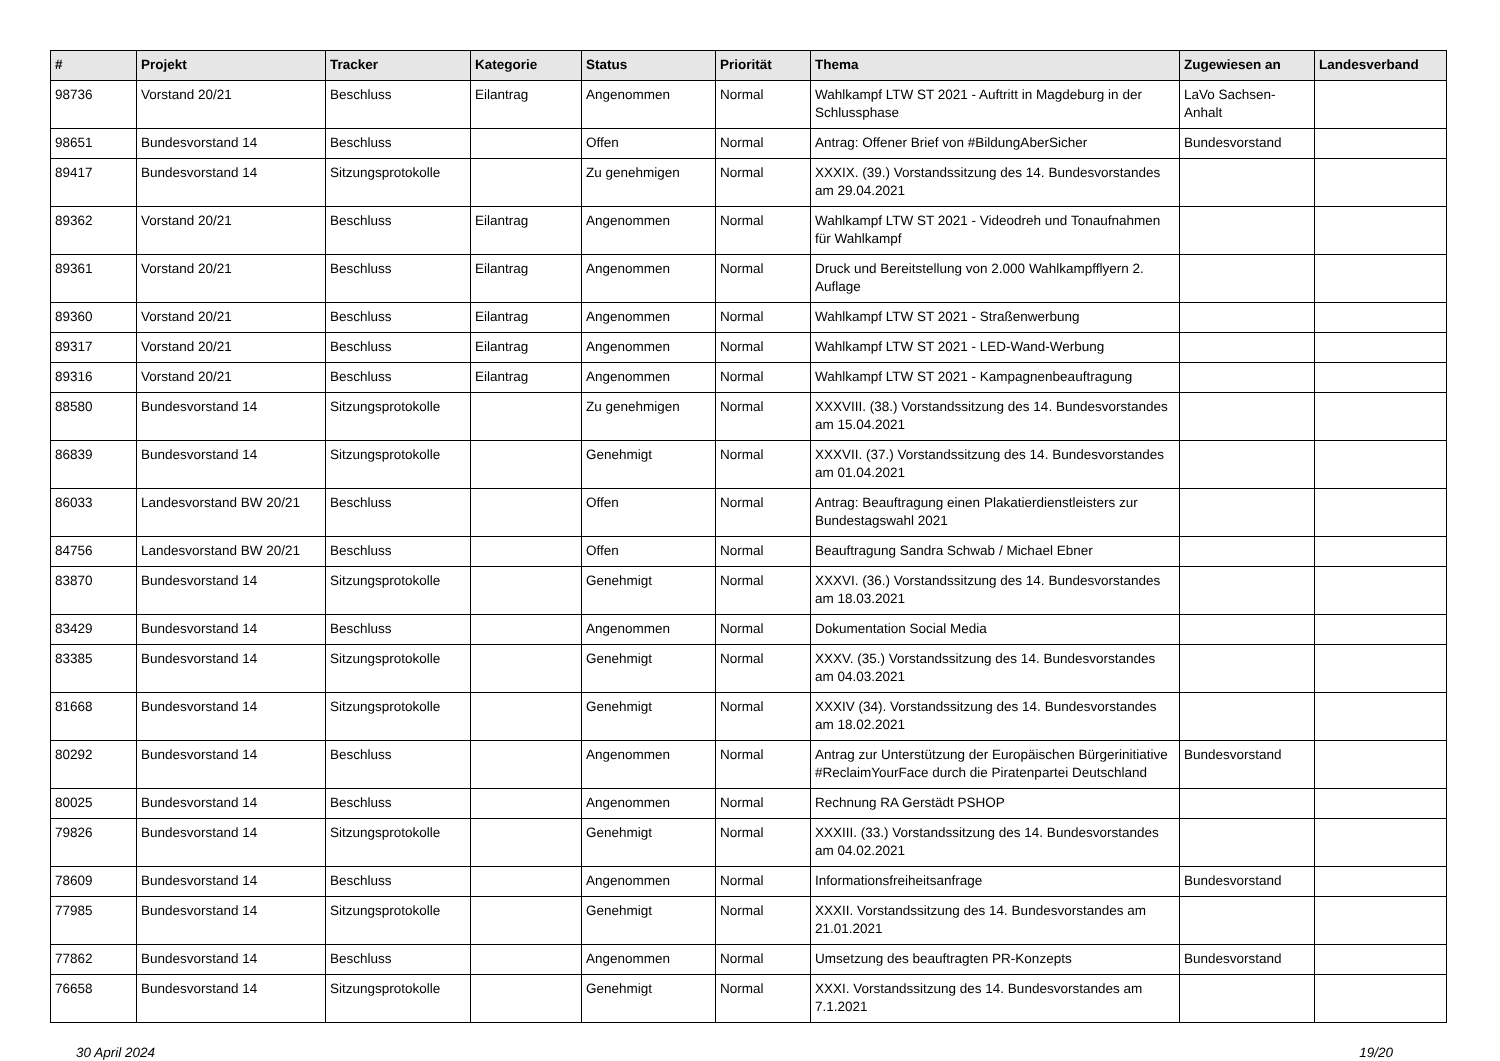| # | Projekt | Tracker | Kategorie | Status | Priorität | Thema | Zugewiesen an | Landesverband |
| --- | --- | --- | --- | --- | --- | --- | --- | --- |
| 98736 | Vorstand 20/21 | Beschluss | Eilantrag | Angenommen | Normal | Wahlkampf LTW ST 2021 - Auftritt in Magdeburg in der Schlussphase | LaVo Sachsen-Anhalt | |
| 98651 | Bundesvorstand 14 | Beschluss | | Offen | Normal | Antrag: Offener Brief von #BildungAberSicher | Bundesvorstand | |
| 89417 | Bundesvorstand 14 | Sitzungsprotokolle | | Zu genehmigen | Normal | XXXIX. (39.) Vorstandssitzung des 14. Bundesvorstandes am 29.04.2021 | | |
| 89362 | Vorstand 20/21 | Beschluss | Eilantrag | Angenommen | Normal | Wahlkampf LTW ST 2021 - Videodreh und Tonaufnahmen für Wahlkampf | | |
| 89361 | Vorstand 20/21 | Beschluss | Eilantrag | Angenommen | Normal | Druck und Bereitstellung von 2.000 Wahlkampfflyern 2. Auflage | | |
| 89360 | Vorstand 20/21 | Beschluss | Eilantrag | Angenommen | Normal | Wahlkampf LTW ST 2021 - Straßenwerbung | | |
| 89317 | Vorstand 20/21 | Beschluss | Eilantrag | Angenommen | Normal | Wahlkampf LTW ST 2021 - LED-Wand-Werbung | | |
| 89316 | Vorstand 20/21 | Beschluss | Eilantrag | Angenommen | Normal | Wahlkampf LTW ST 2021 - Kampagnenbeauftragung | | |
| 88580 | Bundesvorstand 14 | Sitzungsprotokolle | | Zu genehmigen | Normal | XXXVIII. (38.) Vorstandssitzung des 14. Bundesvorstandes am 15.04.2021 | | |
| 86839 | Bundesvorstand 14 | Sitzungsprotokolle | | Genehmigt | Normal | XXXVII. (37.) Vorstandssitzung des 14. Bundesvorstandes am 01.04.2021 | | |
| 86033 | Landesvorstand BW 20/21 | Beschluss | | Offen | Normal | Antrag: Beauftragung einen Plakatierdienstleisters zur Bundestagswahl 2021 | | |
| 84756 | Landesvorstand BW 20/21 | Beschluss | | Offen | Normal | Beauftragung Sandra Schwab / Michael Ebner | | |
| 83870 | Bundesvorstand 14 | Sitzungsprotokolle | | Genehmigt | Normal | XXXVI. (36.) Vorstandssitzung des 14. Bundesvorstandes am 18.03.2021 | | |
| 83429 | Bundesvorstand 14 | Beschluss | | Angenommen | Normal | Dokumentation Social Media | | |
| 83385 | Bundesvorstand 14 | Sitzungsprotokolle | | Genehmigt | Normal | XXXV. (35.) Vorstandssitzung des 14. Bundesvorstandes am 04.03.2021 | | |
| 81668 | Bundesvorstand 14 | Sitzungsprotokolle | | Genehmigt | Normal | XXXIV (34). Vorstandssitzung des 14. Bundesvorstandes am 18.02.2021 | | |
| 80292 | Bundesvorstand 14 | Beschluss | | Angenommen | Normal | Antrag zur Unterstützung der Europäischen Bürgerinitiative #ReclaimYourFace durch die Piratenpartei Deutschland | Bundesvorstand | |
| 80025 | Bundesvorstand 14 | Beschluss | | Angenommen | Normal | Rechnung RA Gerstädt PSHOP | | |
| 79826 | Bundesvorstand 14 | Sitzungsprotokolle | | Genehmigt | Normal | XXXIII. (33.) Vorstandssitzung des 14. Bundesvorstandes am 04.02.2021 | | |
| 78609 | Bundesvorstand 14 | Beschluss | | Angenommen | Normal | Informationsfreiheitsanfrage | Bundesvorstand | |
| 77985 | Bundesvorstand 14 | Sitzungsprotokolle | | Genehmigt | Normal | XXXII. Vorstandssitzung des 14. Bundesvorstandes am 21.01.2021 | | |
| 77862 | Bundesvorstand 14 | Beschluss | | Angenommen | Normal | Umsetzung des beauftragten PR-Konzepts | Bundesvorstand | |
| 76658 | Bundesvorstand 14 | Sitzungsprotokolle | | Genehmigt | Normal | XXXI. Vorstandssitzung des 14. Bundesvorstandes am 7.1.2021 | | |
30 April 2024 19/20